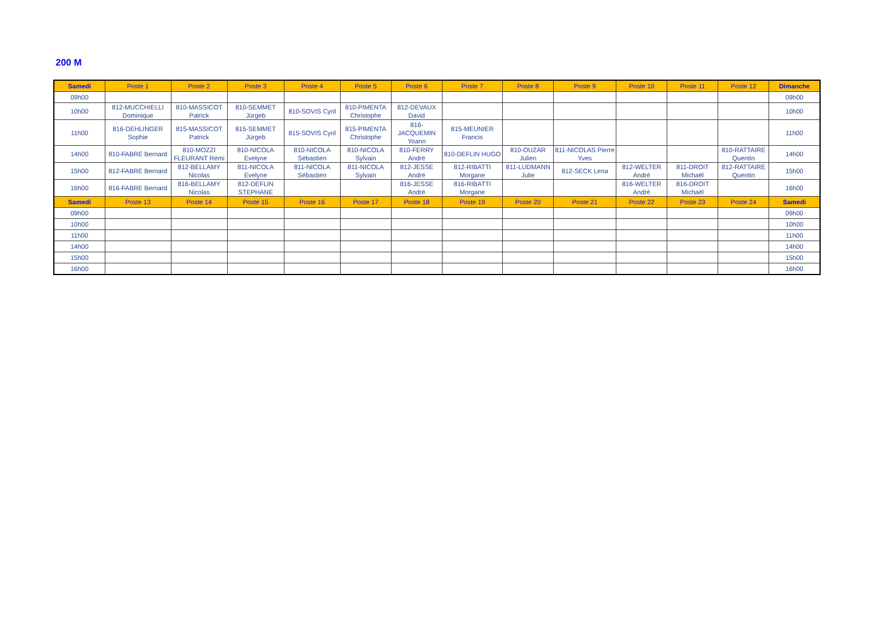200 M
| Samedi | Poste 1 | Poste 2 | Poste 3 | Poste 4 | Poste 5 | Poste 6 | Poste 7 | Poste 8 | Poste 9 | Poste 10 | Poste 11 | Poste 12 | Dimanche |
| --- | --- | --- | --- | --- | --- | --- | --- | --- | --- | --- | --- | --- | --- |
| 09h00 | | | | | | | | | | | | | 09h00 |
| 10h00 | 812-MUCCHIELLI Dominique | 810-MASSICOT Patrick | 810-SEMMET Jürgeb | 810-SOVIS Cyril | 810-PIMENTA Christophe | 812-DEVAUX David | | | | | | | 10h00 |
| 11h00 | 816-DEHLINGER Sophie | 815-MASSICOT Patrick | 815-SEMMET Jürgeb | 815-SOVIS Cyril | 815-PIMENTA Christophe | 816-JACQUEMIN Yoann | 815-MEUNIER Francis | | | | | | 11h00 |
| 14h00 | 810-FABRE Bernard | 810-MOZZI FLEURANT Rémi | 810-NICOLA Evelyne | 810-NICOLA Sébastien | 810-NICOLA Sylvain | 810-FERRY André | 810-DEFLIN HUGO | 810-OUZAR Julien | 811-NICOLAS Pierre Yves | | | 810-RATTAIRE Quentin | 14h00 |
| 15h00 | 812-FABRE Bernard | 812-BELLAMY Nicolas | 811-NICOLA Evelyne | 811-NICOLA Sébastien | 811-NICOLA Sylvain | 812-JESSE André | 812-RIBATTI Morgane | 811-LUDMANN Julie | 812-SECK Lena | 812-WELTER André | 811-DROIT Michaël | 812-RATTAIRE Quentin | 15h00 |
| 16h00 | 816-FABRE Bernard | 816-BELLAMY Nicolas | 812-DEFLIN STEPHANE | | | 816-JESSE André | 816-RIBATTI Morgane | | | 816-WELTER André | 816-DROIT Michaël | | 16h00 |
| Samedi | Poste 13 | Poste 14 | Poste 15 | Poste 16 | Poste 17 | Poste 18 | Poste 19 | Poste 20 | Poste 21 | Poste 22 | Poste 23 | Poste 24 | Samedi |
| 09h00 | | | | | | | | | | | | | 09h00 |
| 10h00 | | | | | | | | | | | | | 10h00 |
| 11h00 | | | | | | | | | | | | | 11h00 |
| 14h00 | | | | | | | | | | | | | 14h00 |
| 15h00 | | | | | | | | | | | | | 15h00 |
| 16h00 | | | | | | | | | | | | | 16h00 |